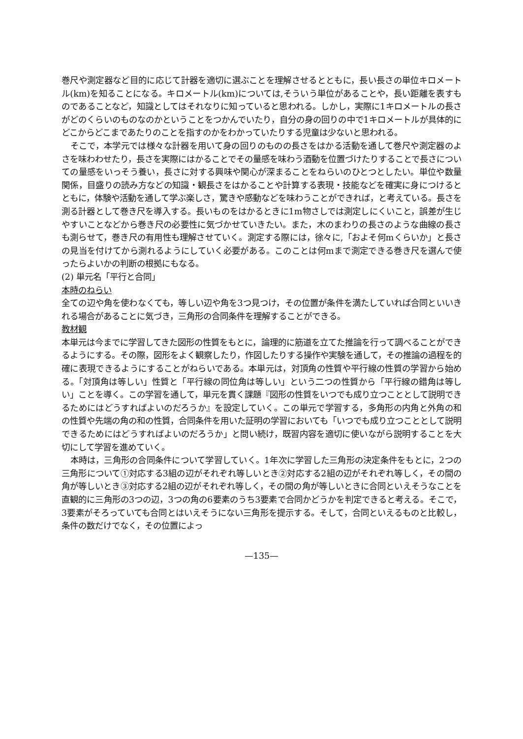巻尺や測定器など目的に応じて計器を適切に選ぶことを理解させるとともに，長い長さの単位キロメートル(km)を知ることになる。キロメートル(km)については,そういう単位があることや，長い距離を表すものであることなど，知識としてはそれなりに知っていると思われる。しかし，実際に1キロメートルの長さがどのくらいのものなのかということをつかんでいたり，自分の身の回りの中で1キロメートルが具体的にどこからどこまであたりのことを指すのかをわかっていたりする児童は少ないと思われる。
そこで，本学元では様々な計器を用いて身の回りのものの長さをはかる活動を通して巻尺や測定器のよさを味わわせたり，長さを実際にはかることでその量感を味わう酒動を位置づけたりすることで長さについての量感をいっそう養い，長さに対する興味や関心が深まることをねらいのひとつとしたい。単位や数量関係，目盛りの読み方などの知識・観長さをはかることや計算する表現・技能などを確実に身につけるとともに，体験や活動を通して学ぶ楽しさ，驚きや感動などを味わうことができれば，と考えている。長さを測る計器として巻き尺を導入する。長いものをはかるときに1m物さしでは測定しにくいこと，誤差が生じやすいことなどから巻き尺の必要性に気づかせていきたい。また，木のまわりの長さのような曲線の長さも測らせて，巻き尺の有用性も理解させていく。測定する際には，徐々に,「およそ何mくらいか」と長さの見当を付けてから測れるようにしていく必要がある。このことは何mまで測定できる巻き尺を選んで使ったらよいかの判断の根拠にもなる。
(2) 単元名「平行と合同」
本時のねらい
全ての辺や角を使わなくても，等しい辺や角を3つ見つけ，その位置が条件を満たしていれば合同といいきれる場合があることに気づき，三角形の合同条件を理解することができる。
教材観
本単元は今までに学習してきた図形の性質をもとに，論理的に筋道を立てた推論を行って調べることができるようにする。その際，図形をよく観察したり，作図したりする操作や実験を通して，その推論の過程を的確に表現できるようにすることがねらいである。本単元は，対頂角の性質や平行線の性質の学習から始める。「対頂角は等しい」性質と「平行線の同位角は等しい」という二つの性質から「平行線の錯角は等しい」ことを導く。この学習を通して，単元を貫く課題『図形の性質をいつでも成り立つこととして説明できるためにはどうすればよいのだろうか』を設定していく。この単元で学習する，多角形の内角と外角の和の性質や先端の角の和の性質，合同条件を用いた証明の学習においても「いつでも成り立つこととして説明できるためにはどうすればよいのだろうか」と問い続け，既習内容を適切に使いながら説明することを大切にして学習を進めていく。
本時は，三角形の合同条件について学習していく。1年次に学習した三角形の決定条件をもとに，2つの三角形について①対応する3組の辺がそれぞれ等しいとき②対応する2組の辺がそれぞれ等しく，その間の角が等しいとき③対応する2組の辺がそれぞれ等しく，その間の角が等しいときに合同といえそうなことを直観的に三角形の3つの辺，3つの角の6要素のうち3要素で合同かどうかを判定できると考える。そこで，3要素がそろっていても合同とはいえそうにない三角形を提示する。そして，合同といえるものと比較し，条件の数だけでなく，その位置によっ
—135—